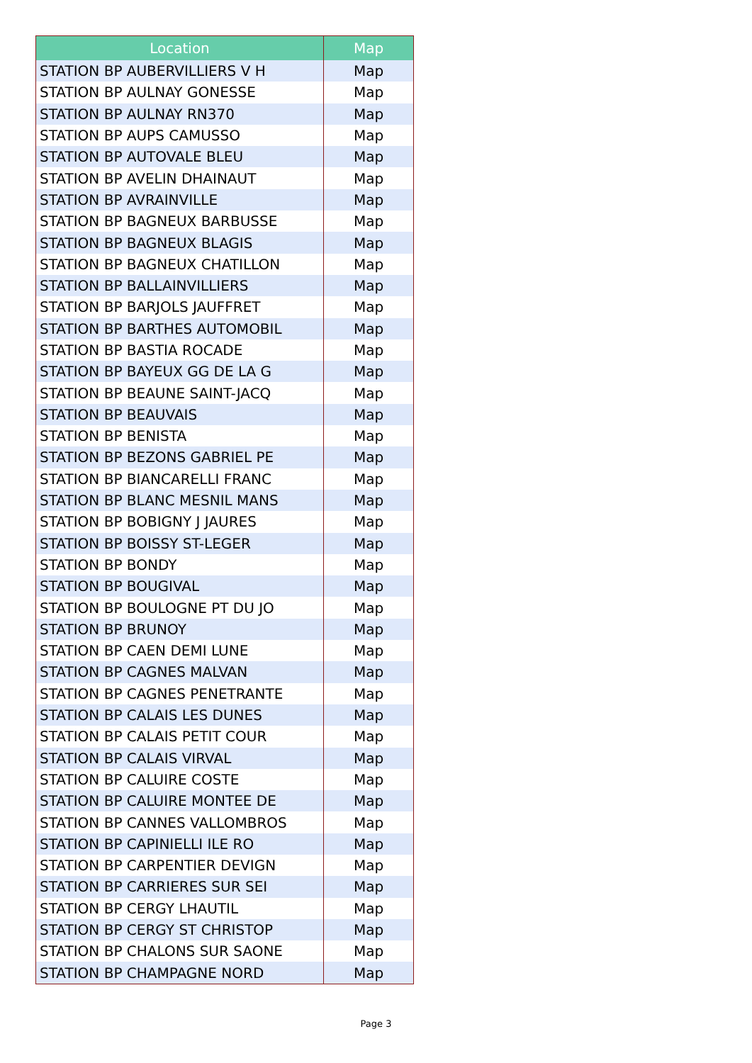| Location | Map |
| --- | --- |
| STATION BP AUBERVILLIERS V H | Map |
| STATION BP AULNAY GONESSE | Map |
| STATION BP AULNAY RN370 | Map |
| STATION BP AUPS CAMUSSO | Map |
| STATION BP AUTOVALE BLEU | Map |
| STATION BP AVELIN DHAINAUT | Map |
| STATION BP AVRAINVILLE | Map |
| STATION BP BAGNEUX BARBUSSE | Map |
| STATION BP BAGNEUX BLAGIS | Map |
| STATION BP BAGNEUX CHATILLON | Map |
| STATION BP BALLAINVILLIERS | Map |
| STATION BP BARJOLS JAUFFRET | Map |
| STATION BP BARTHES AUTOMOBIL | Map |
| STATION BP BASTIA ROCADE | Map |
| STATION BP BAYEUX GG DE LA G | Map |
| STATION BP BEAUNE SAINT-JACQ | Map |
| STATION BP BEAUVAIS | Map |
| STATION BP BENISTA | Map |
| STATION BP BEZONS GABRIEL PE | Map |
| STATION BP BIANCARELLI FRANC | Map |
| STATION BP BLANC MESNIL MANS | Map |
| STATION BP BOBIGNY J JAURES | Map |
| STATION BP BOISSY ST-LEGER | Map |
| STATION BP BONDY | Map |
| STATION BP BOUGIVAL | Map |
| STATION BP BOULOGNE PT DU JO | Map |
| STATION BP BRUNOY | Map |
| STATION BP CAEN DEMI LUNE | Map |
| STATION BP CAGNES MALVAN | Map |
| STATION BP CAGNES PENETRANTE | Map |
| STATION BP CALAIS LES DUNES | Map |
| STATION BP CALAIS PETIT COUR | Map |
| STATION BP CALAIS VIRVAL | Map |
| STATION BP CALUIRE COSTE | Map |
| STATION BP CALUIRE MONTEE DE | Map |
| STATION BP CANNES VALLOMBROS | Map |
| STATION BP CAPINIELLI ILE RO | Map |
| STATION BP CARPENTIER DEVIGN | Map |
| STATION BP CARRIERES SUR SEI | Map |
| STATION BP CERGY LHAUTIL | Map |
| STATION BP CERGY ST CHRISTOP | Map |
| STATION BP CHALONS SUR SAONE | Map |
| STATION BP CHAMPAGNE NORD | Map |
Page 3